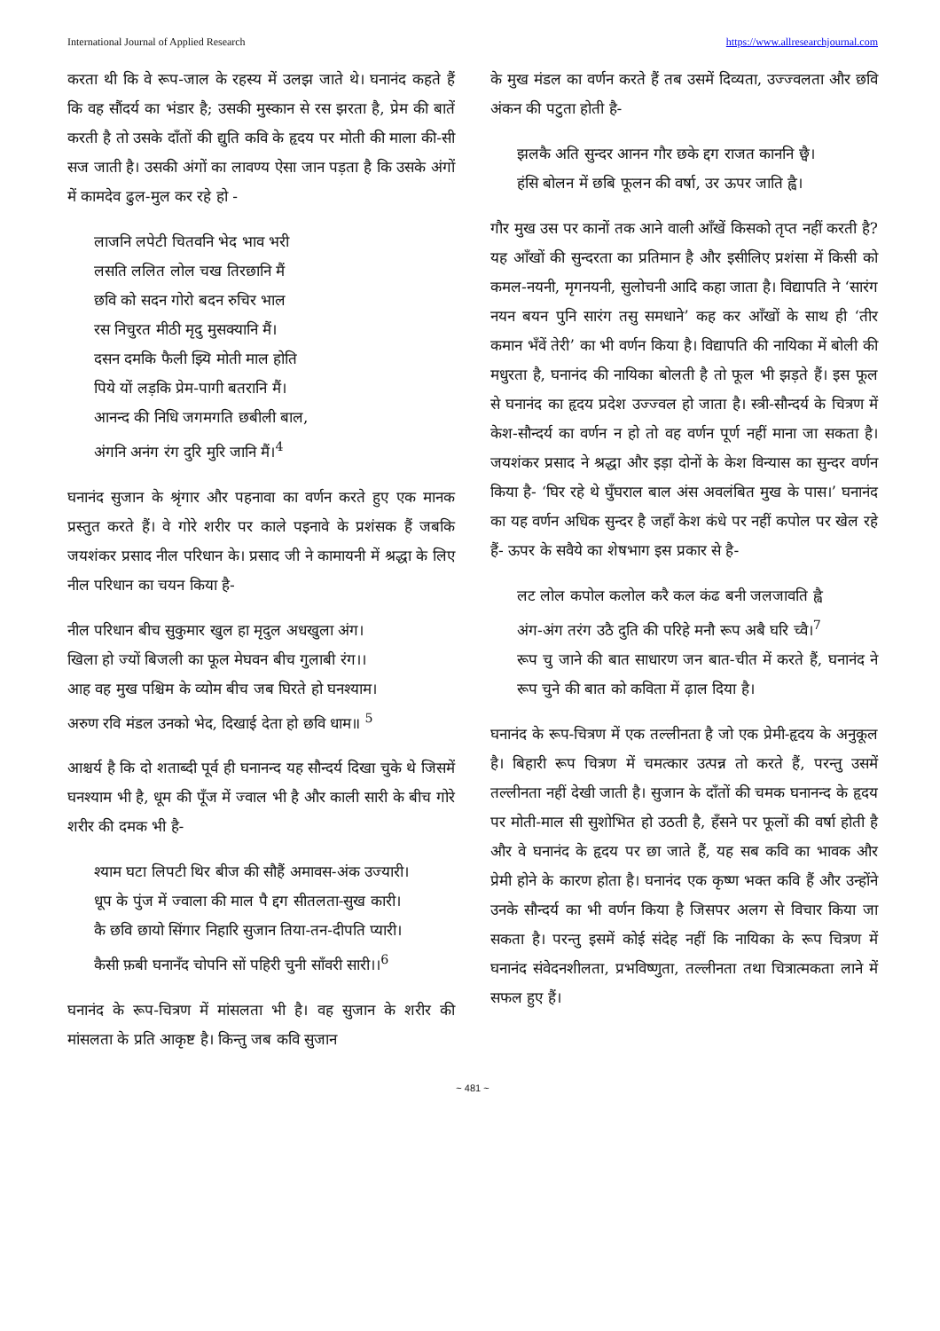International Journal of Applied Research https://www.allresearchjournal.com
करता थी कि वे रूप-जाल के रहस्य में उलझ जाते थे। घनानंद कहते हैं कि वह सौंदर्य का भंडार है; उसकी मुस्कान से रस झरता है, प्रेम की बातें करती है तो उसके दाँतों की द्युति कवि के हृदय पर मोती की माला की-सी सज जाती है। उसकी अंगों का लावण्य ऐसा जान पड़ता है कि उसके अंगों में कामदेव ढुल-मुल कर रहे हो -
लाजनि लपेटी चितवनि भेद भाव भरी
लसति ललित लोल चख तिरछानि मैं
छवि को सदन गोरो बदन रुचिर भाल
रस निचुरत मीठी मृदु मुसक्यानि मैं।
दसन दमकि फैली झ्यि मोती माल होति
पिये यों लड़कि प्रेम-पागी बतरानि मैं।
आनन्द की निधि जगमगति छबीली बाल,
अंगनि अनंग रंग दुरि मुरि जानि मैं।<sup>4</sup>
घनानंद सुजान के श्रृंगार और पहनावा का वर्णन करते हुए एक मानक प्रस्तुत करते हैं। वे गोरे शरीर पर काले पइनावे के प्रशंसक हैं जबकि जयशंकर प्रसाद नील परिधान के। प्रसाद जी ने कामायनी में श्रद्धा के लिए नील परिधान का चयन किया है-
नील परिधान बीच सुकुमार खुल हा मृदुल अधखुला अंग।
खिला हो ज्यों बिजली का फूल मेघवन बीच गुलाबी रंग।।
आह वह मुख पश्चिम के व्योम बीच जब घिरते हो घनश्याम।
अरुण रवि मंडल उनको भेद, दिखाई देता हो छवि धाम॥ <sup>5</sup>
आश्चर्य है कि दो शताब्दी पूर्व ही घनानन्द यह सौन्दर्य दिखा चुके थे जिसमें घनश्याम भी है, धूम की पूँज में ज्वाल भी है और काली सारी के बीच गोरे शरीर की दमक भी है-
श्याम घटा लिपटी थिर बीज की सौहैं अमावस-अंक उज्यारी।
धूप के पुंज में ज्वाला की माल पै द्दग सीतलता-सुख कारी।
कै छवि छायो सिंगार निहारि सुजान तिया-तन-दीपति प्यारी।
कैसी फ़बी घनानँद चोपनि सों पहिरी चुनी साँवरी सारी।।<sup>6</sup>
घनानंद के रूप-चित्रण में मांसलता भी है। वह सुजान के शरीर की मांसलता के प्रति आकृष्ट है। किन्तु जब कवि सुजान
के मुख मंडल का वर्णन करते हैं तब उसमें दिव्यता, उज्ज्वलता और छवि अंकन की पटुता होती है-
झलकै अति सुन्दर आनन गौर छके द्दग राजत काननि छ्वै।
हंसि बोलन में छबि फूलन की वर्षा, उर ऊपर जाति ह्वै।
गौर मुख उस पर कानों तक आने वाली आँखें किसको तृप्त नहीं करती है? यह आँखों की सुन्दरता का प्रतिमान है और इसीलिए प्रशंसा में किसी को कमल-नयनी, मृगनयनी, सुलोचनी आदि कहा जाता है। विद्यापति ने ‘सारंग नयन बयन पुनि सारंग तसु समधाने’ कह कर आँखों के साथ ही ‘तीर कमान भँवें तेरी’ का भी वर्णन किया है। विद्यापति की नायिका में बोली की मधुरता है, घनानंद की नायिका बोलती है तो फूल भी झड़ते हैं। इस फूल से घनानंद का हृदय प्रदेश उज्ज्वल हो जाता है। स्त्री-सौन्दर्य के चित्रण में केश-सौन्दर्य का वर्णन न हो तो वह वर्णन पूर्ण नहीं माना जा सकता है। जयशंकर प्रसाद ने श्रद्धा और इड़ा दोनों के केश विन्यास का सुन्दर वर्णन किया है- ‘घिर रहे थे घुँघराल बाल अंस अवलंबित मुख के पास।’ घनानंद का यह वर्णन अधिक सुन्दर है जहाँ केश कंधे पर नहीं कपोल पर खेल रहे हैं- ऊपर के सवैये का शेषभाग इस प्रकार से है-
लट लोल कपोल कलोल करै कल कंढ बनी जलजावति ह्वै
अंग-अंग तरंग उठै दुति की परिहे मनौ रूप अबै घरि च्वै।<sup>7</sup>
रूप चु जाने की बात साधारण जन बात-चीत में करते हैं, घनानंद ने रूप चुने की बात को कविता में ढ़ाल दिया है।
घनानंद के रूप-चित्रण में एक तल्लीनता है जो एक प्रेमी-हृदय के अनुकूल है। बिहारी रूप चित्रण में चमत्कार उत्पन्न तो करते हैं, परन्तु उसमें तल्लीनता नहीं देखी जाती है। सुजान के दाँतों की चमक घनानन्द के हृदय पर मोती-माल सी सुशोभित हो उठती है, हँसने पर फूलों की वर्षा होती है और वे घनानंद के हृदय पर छा जाते हैं, यह सब कवि का भावक और प्रेमी होने के कारण होता है। घनानंद एक कृष्ण भक्त कवि हैं और उन्होंने उनके सौन्दर्य का भी वर्णन किया है जिसपर अलग से विचार किया जा सकता है। परन्तु इसमें कोई संदेह नहीं कि नायिका के रूप चित्रण में घनानंद संवेदनशीलता, प्रभविष्णुता, तल्लीनता तथा चित्रात्मकता लाने में सफल हुए हैं।
~ 481 ~